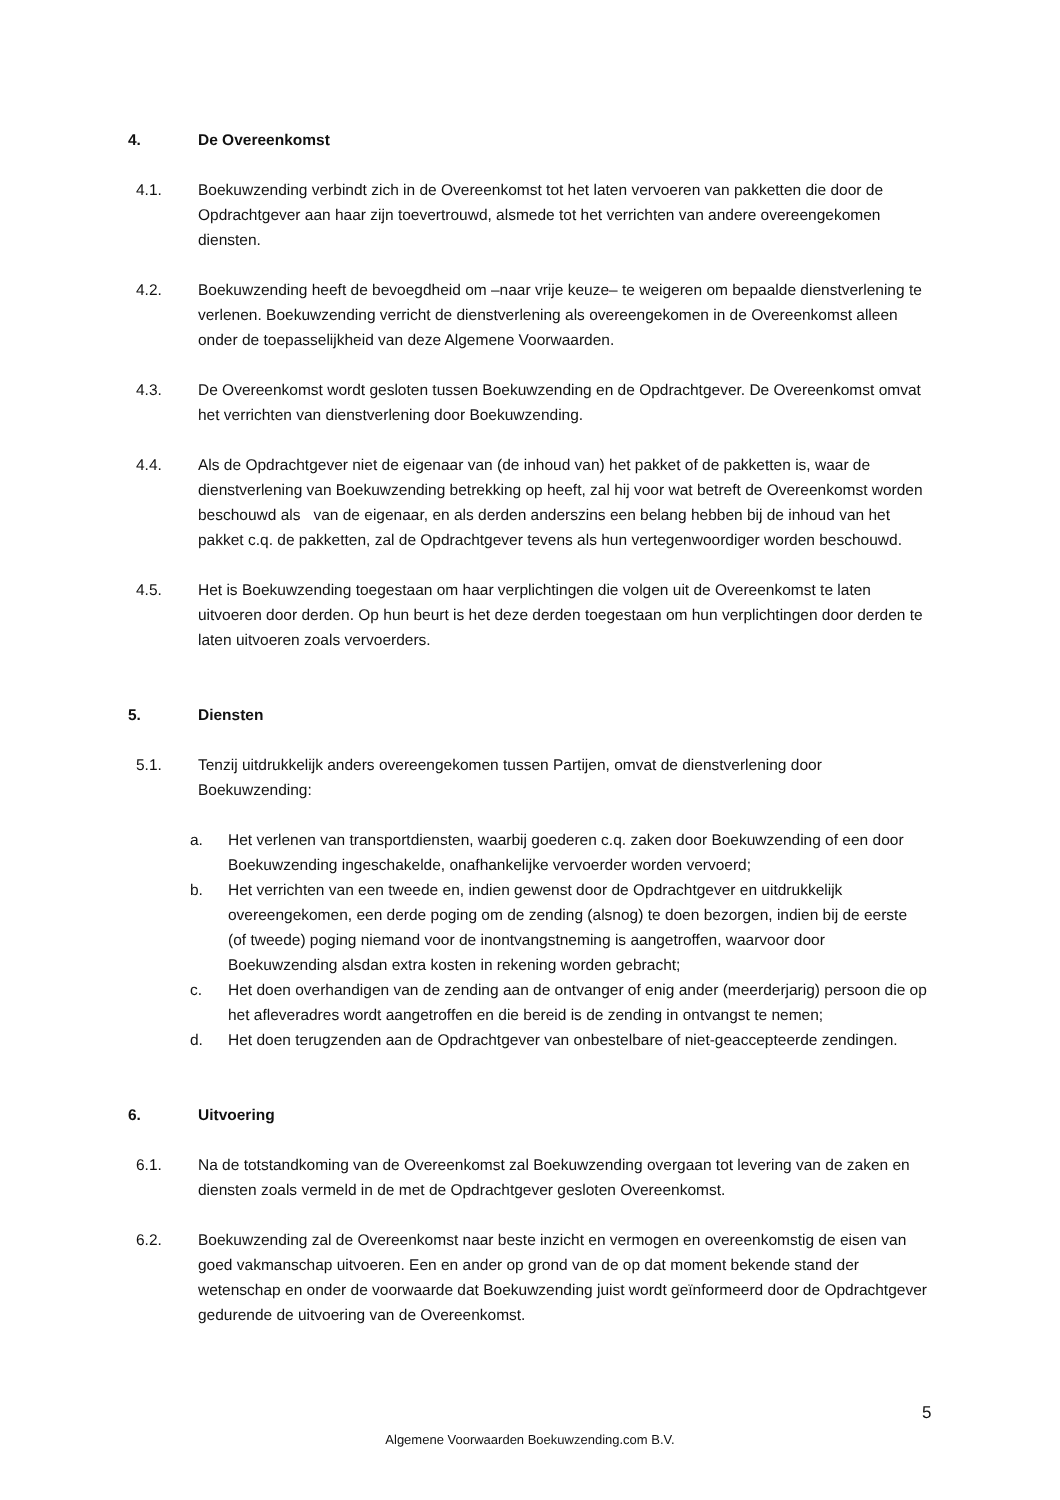4. De Overeenkomst
4.1. Boekuwzending verbindt zich in de Overeenkomst tot het laten vervoeren van pakketten die door de Opdrachtgever aan haar zijn toevertrouwd, alsmede tot het verrichten van andere overeengekomen diensten.
4.2. Boekuwzending heeft de bevoegdheid om –naar vrije keuze– te weigeren om bepaalde dienstverlening te verlenen. Boekuwzending verricht de dienstverlening als overeengekomen in de Overeenkomst alleen onder de toepasselijkheid van deze Algemene Voorwaarden.
4.3. De Overeenkomst wordt gesloten tussen Boekuwzending en de Opdrachtgever. De Overeenkomst omvat het verrichten van dienstverlening door Boekuwzending.
4.4. Als de Opdrachtgever niet de eigenaar van (de inhoud van) het pakket of de pakketten is, waar de dienstverlening van Boekuwzending betrekking op heeft, zal hij voor wat betreft de Overeenkomst worden beschouwd als van de eigenaar, en als derden anderszins een belang hebben bij de inhoud van het pakket c.q. de pakketten, zal de Opdrachtgever tevens als hun vertegenwoordiger worden beschouwd.
4.5. Het is Boekuwzending toegestaan om haar verplichtingen die volgen uit de Overeenkomst te laten uitvoeren door derden. Op hun beurt is het deze derden toegestaan om hun verplichtingen door derden te laten uitvoeren zoals vervoerders.
5. Diensten
5.1. Tenzij uitdrukkelijk anders overeengekomen tussen Partijen, omvat de dienstverlening door Boekuwzending:
a. Het verlenen van transportdiensten, waarbij goederen c.q. zaken door Boekuwzending of een door Boekuwzending ingeschakelde, onafhankelijke vervoerder worden vervoerd;
b. Het verrichten van een tweede en, indien gewenst door de Opdrachtgever en uitdrukkelijk overeengekomen, een derde poging om de zending (alsnog) te doen bezorgen, indien bij de eerste (of tweede) poging niemand voor de inontvangstneming is aangetroffen, waarvoor door Boekuwzending alsdan extra kosten in rekening worden gebracht;
c. Het doen overhandigen van de zending aan de ontvanger of enig ander (meerderjarig) persoon die op het afleveradres wordt aangetroffen en die bereid is de zending in ontvangst te nemen;
d. Het doen terugzenden aan de Opdrachtgever van onbestelbare of niet-geaccepteerde zendingen.
6. Uitvoering
6.1. Na de totstandkoming van de Overeenkomst zal Boekuwzending overgaan tot levering van de zaken en diensten zoals vermeld in de met de Opdrachtgever gesloten Overeenkomst.
6.2. Boekuwzending zal de Overeenkomst naar beste inzicht en vermogen en overeenkomstig de eisen van goed vakmanschap uitvoeren. Een en ander op grond van de op dat moment bekende stand der wetenschap en onder de voorwaarde dat Boekuwzending juist wordt geïnformeerd door de Opdrachtgever gedurende de uitvoering van de Overeenkomst.
5
Algemene Voorwaarden Boekuwzending.com B.V.